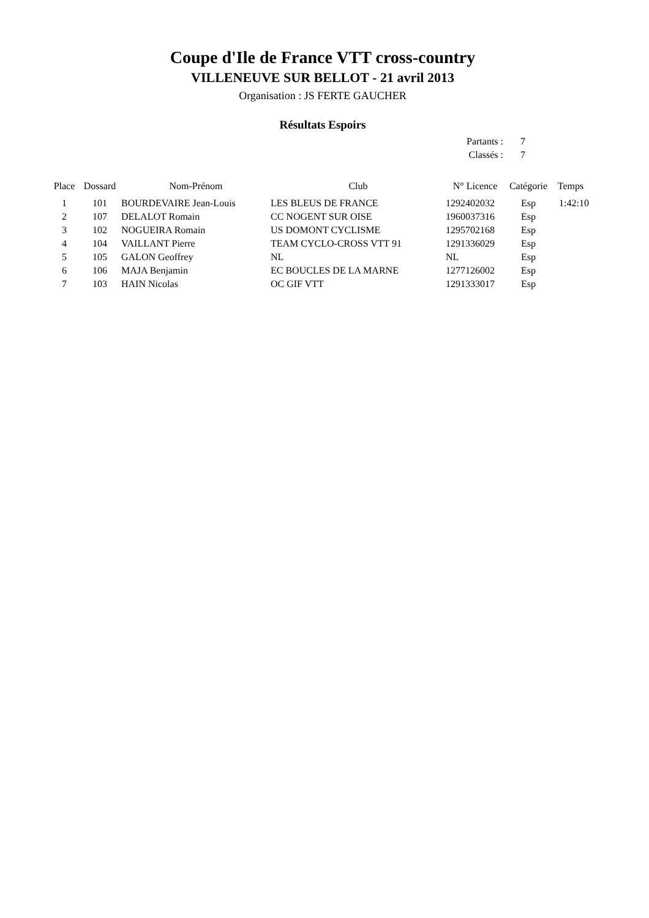Coupe d'Ile de France VTT cross-country
VILLENEUVE SUR BELLOT - 21 avril 2013
Organisation : JS FERTE GAUCHER
Résultats Espoirs
| Partants : | 7 |
| Classés : | 7 |
| Place | Dossard | Nom-Prénom | Club | N° Licence | Catégorie | Temps |
| --- | --- | --- | --- | --- | --- | --- |
| 1 | 101 | BOURDEVAIRE Jean-Louis | LES BLEUS DE FRANCE | 1292402032 | Esp | 1:42:10 |
| 2 | 107 | DELALOT Romain | CC NOGENT SUR OISE | 1960037316 | Esp | |
| 3 | 102 | NOGUEIRA Romain | US DOMONT CYCLISME | 1295702168 | Esp | |
| 4 | 104 | VAILLANT Pierre | TEAM CYCLO-CROSS VTT 91 | 1291336029 | Esp | |
| 5 | 105 | GALON Geoffrey | NL | NL | Esp | |
| 6 | 106 | MAJA Benjamin | EC BOUCLES DE LA MARNE | 1277126002 | Esp | |
| 7 | 103 | HAIN Nicolas | OC GIF VTT | 1291333017 | Esp | |